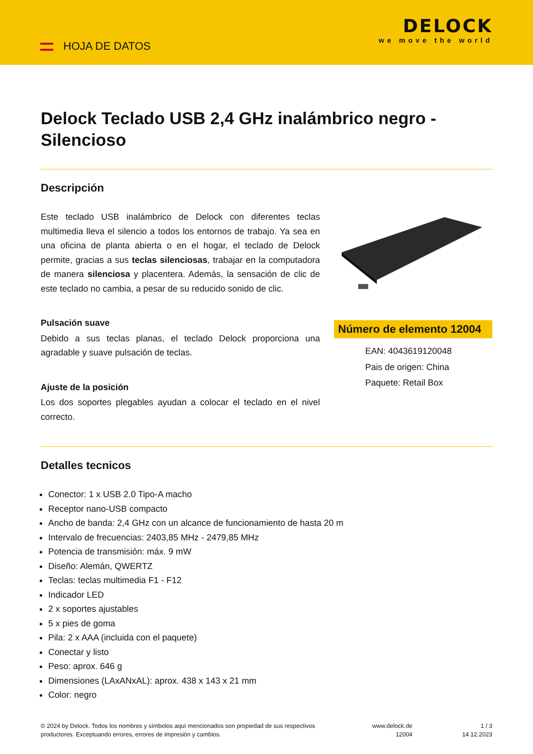HOJA DE DATOS
DELOCK
we move the world
Delock Teclado USB 2,4 GHz inalámbrico negro - Silencioso
Descripción
Este teclado USB inalámbrico de Delock con diferentes teclas multimedia lleva el silencio a todos los entornos de trabajo. Ya sea en una oficina de planta abierta o en el hogar, el teclado de Delock permite, gracias a sus teclas silenciosas, trabajar en la computadora de manera silenciosa y placentera. Además, la sensación de clic de este teclado no cambia, a pesar de su reducido sonido de clic.
Pulsación suave
Debido a sus teclas planas, el teclado Delock proporciona una agradable y suave pulsación de teclas.
Ajuste de la posición
Los dos soportes plegables ayudan a colocar el teclado en el nivel correcto.
Número de elemento 12004
EAN: 4043619120048
Pais de origen: China
Paquete: Retail Box
Detalles tecnicos
Conector: 1 x USB 2.0 Tipo-A macho
Receptor nano-USB compacto
Ancho de banda: 2,4 GHz con un alcance de funcionamiento de hasta 20 m
Intervalo de frecuencias: 2403,85 MHz - 2479,85 MHz
Potencia de transmisión: máx. 9 mW
Diseño: Alemán, QWERTZ
Teclas: teclas multimedia F1 - F12
Indicador LED
2 x soportes ajustables
5 x pies de goma
Pila: 2 x AAA (incluida con el paquete)
Conectar y listo
Peso: aprox. 646 g
Dimensiones (LAxANxAL): aprox. 438 x 143 x 21 mm
Color: negro
© 2024 by Delock. Todos los nombres y símbolos aquí mencionados son propiedad de sus respectivos productores. Exceptuando errores, errores de impresión y cambios.
www.delock.de
12004
1 / 3
14.12.2023